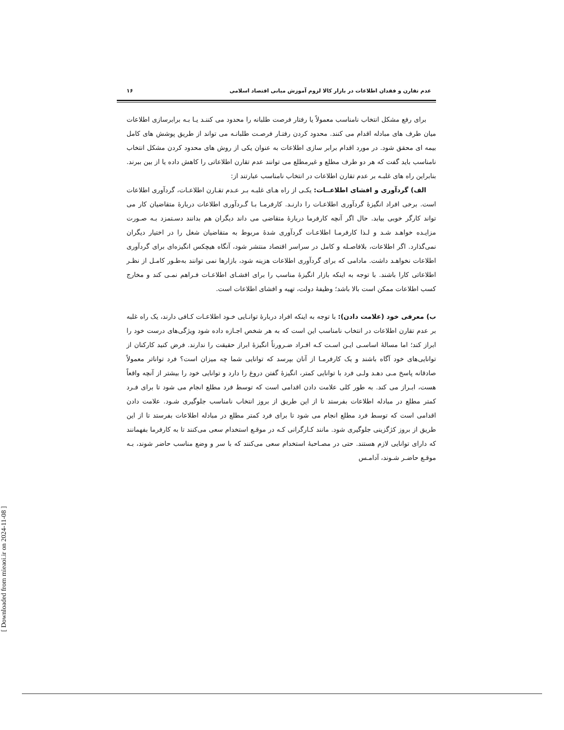[ Downloaded from mieaoi.ir on 2024-11-08 ]
عدم تقارن و فقدان اطلاعات در بازار کالا لزوم آموزش مبانی اقتصاد اسلامی ۱۶
برای رفع مشکل انتخاب نامناسب معمولاً یا رفتار فرصت طلبانه را محدود می کننـد یـا بـه برابرسازی اطلاعات میان طرف های مبادله اقدام می کنند. محدود کردن رفتـار فرصـت طلبانـه می تواند از طریق پوشش های کامل بیمه ای محقق شود. در مورد اقدام برابر سازی اطلاعات به عنوان یکی از روش های محدود کردن مشکل انتخاب نامناسب باید گفت که هر دو طرف مطلع و غیرمطلع می توانند عدم تقارن اطلاعاتی را کاهش داده یا از بین ببرند. بنابراین راه های غلبـه بر عدم تقارن اطلاعات در انتخاب نامناسب عبارتند از:
الف) گردآوری و افشای اطلاعــات: یکـی از راه هـای غلبـه بـر عـدم تقـارن اطلاعـات، گردآوری اطلاعات است. برخی افراد انگیزۀ گردآوری اطلاعـات را دارنـد. کارفرمـا بـا گـردآوری اطلاعات دربارۀ متقاضیان کار می تواند کارگر خوبی بیابد. حال اگر آنچه کارفرما دربارۀ متقاضی می داند دیگران هم بدانند دسـتمزد بـه صـورت مزایـده خواهـد شـد و لـذا کارفرمـا اطلاعـات گردآوری شدۀ مربوط به متقاضیان شغل را در اختیار دیگران نمی‌گذارد. اگر اطلاعات، بلافاصـله و کامل در سراسر اقتصاد منتشر شود، آنگاه هیچکس انگیزه‌ای برای گردآوری اطلاعات نخواهـد داشت. مادامی که برای گردآوری اطلاعات هزینه شود، بازارها نمی توانند به‌طـور کامـل از نظـر اطلاعاتی کارا باشند. با توجه به اینکه بازار انگیزۀ مناسب را برای افشـای اطلاعـات فـراهم نمـی کند و مخارج کسب اطلاعات ممکن است بالا باشد؛ وظیفۀ دولت، تهیه و افشای اطلاعات است.
ب) معرفی خود (علامت دادن): با توجه به اینکه افراد دربارۀ توانـایی خـود اطلاعـات کـافی دارند، یک راه غلبه بر عدم تقارن اطلاعات در انتخاب نامناسب این است که به هر شخص اجـازه داده شود ویژگی‌های درست خود را ابراز کند؛ اما مسالۀ اساسـی ایـن اسـت کـه افـراد ضـرورتاً انگیزۀ ابراز حقیقت را ندارند. فرض کنید کارکنان از توانایی‌های خود آگاه باشند و یک کارفرمـا از آنان بپرسد که توانایی شما چه میزان است؟ فرد تواناتر معمولاً صادقانه پاسخ مـی دهـد ولـی فرد با توانایی کمتر، انگیزۀ گفتن دروغ را دارد و توانایی خود را بیشتر از آنچه واقعاً هست، ابـراز می کند. به طور کلی علامت دادن اقدامی است که توسط فرد مطلع انجام می شود تا برای فـرد کمتر مطلع در مبادله اطلاعات بفرستد تا از این طریق از بروز انتخاب نامناسب جلوگیری شـود. علامت دادن اقدامی است که توسط فرد مطلع انجام می شود تا برای فرد کمتر مطلع در مبادله اطلاعات بفرستد تا از این طریق از بروز کژگزینی جلوگیری شود. مانند کـارگرانی کـه در موقـع استخدام سعی می‌کنند تا به کارفرما بفهمانند که دارای توانایی لازم هستند. حتی در مصـاحبۀ استخدام سعی می‌کنند که با سر و وضع مناسب حاضر شوند، بـه موقـع حاضـر شـوند، آدامـس